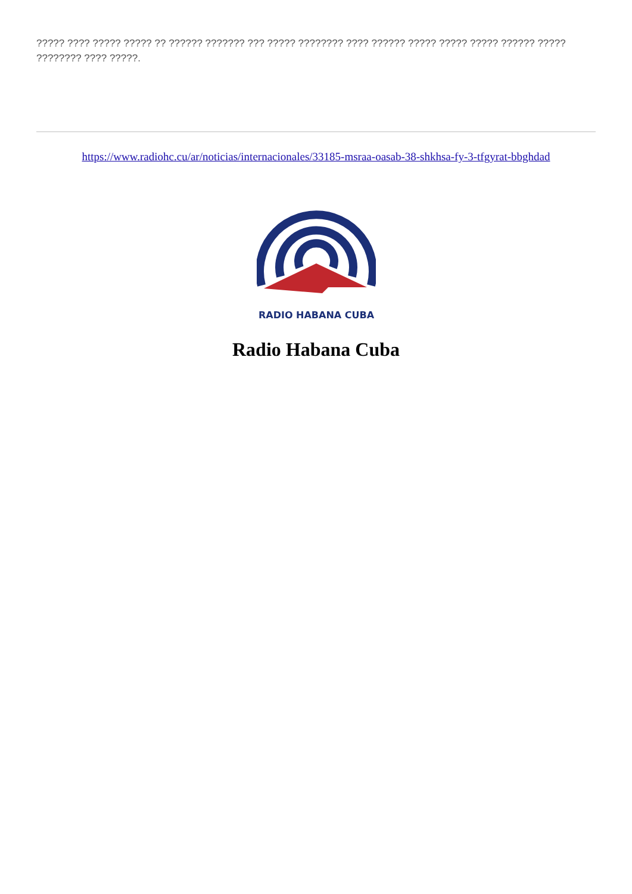????? ???? ????? ????? ?? ?????? ??????? ??? ????? ???????? ???? ?????? ????? ????? ????? ?????? ????? ???????? ???? ?????.
https://www.radiohc.cu/ar/noticias/internacionales/33185-msraa-oasab-38-shkhsa-fy-3-tfgyrat-bbghdad
RADIO HABANA CUBA
Radio Habana Cuba